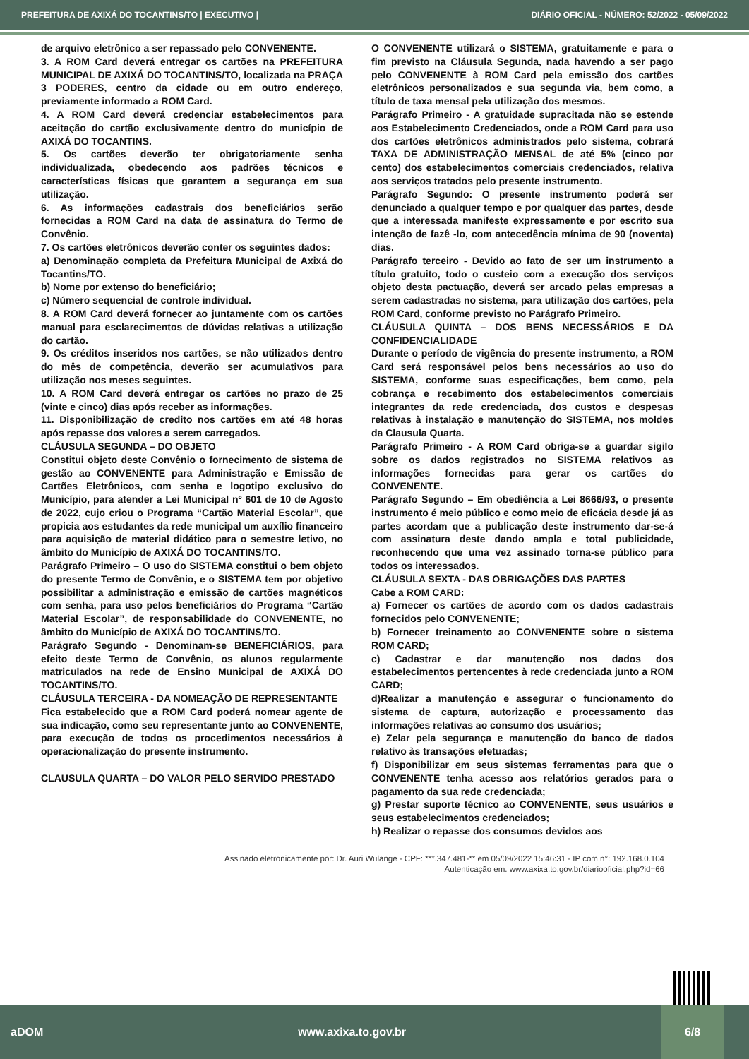PREFEITURA DE AXIXÁ DO TOCANTINS/TO | EXECUTIVO | DIÁRIO OFICIAL - NÚMERO: 52/2022 - 05/09/2022
de arquivo eletrônico a ser repassado pelo CONVENENTE.
3. A ROM Card deverá entregar os cartões na PREFEITURA MUNICIPAL DE AXIXÁ DO TOCANTINS/TO, localizada na PRAÇA 3 PODERES, centro da cidade ou em outro endereço, previamente informado a ROM Card.
4. A ROM Card deverá credenciar estabelecimentos para aceitação do cartão exclusivamente dentro do município de AXIXÁ DO TOCANTINS.
5. Os cartões deverão ter obrigatoriamente senha individualizada, obedecendo aos padrões técnicos e características físicas que garantem a segurança em sua utilização.
6. As informações cadastrais dos beneficiários serão fornecidas a ROM Card na data de assinatura do Termo de Convênio.
7. Os cartões eletrônicos deverão conter os seguintes dados:
a) Denominação completa da Prefeitura Municipal de Axixá do Tocantins/TO.
b) Nome por extenso do beneficiário;
c) Número sequencial de controle individual.
8. A ROM Card deverá fornecer ao juntamente com os cartões manual para esclarecimentos de dúvidas relativas a utilização do cartão.
9. Os créditos inseridos nos cartões, se não utilizados dentro do mês de competência, deverão ser acumulativos para utilização nos meses seguintes.
10. A ROM Card deverá entregar os cartões no prazo de 25 (vinte e cinco) dias após receber as informações.
11. Disponibilização de credito nos cartões em até 48 horas após repasse dos valores a serem carregados.
CLÁUSULA SEGUNDA – DO OBJETO
Constitui objeto deste Convênio o fornecimento de sistema de gestão ao CONVENENTE para Administração e Emissão de Cartões Eletrônicos, com senha e logotipo exclusivo do Município, para atender a Lei Municipal nº 601 de 10 de Agosto de 2022, cujo criou o Programa “Cartão Material Escolar”, que propicia aos estudantes da rede municipal um auxílio financeiro para aquisição de material didático para o semestre letivo, no âmbito do Município de AXIXÁ DO TOCANTINS/TO.
Parágrafo Primeiro – O uso do SISTEMA constitui o bem objeto do presente Termo de Convênio, e o SISTEMA tem por objetivo possibilitar a administração e emissão de cartões magnéticos com senha, para uso pelos beneficiários do Programa “Cartão Material Escolar”, de responsabilidade do CONVENENTE, no âmbito do Município de AXIXÁ DO TOCANTINS/TO.
Parágrafo Segundo - Denominam-se BENEFICIÁRIOS, para efeito deste Termo de Convênio, os alunos regularmente matriculados na rede de Ensino Municipal de AXIXÁ DO TOCANTINS/TO.
CLÁUSULA TERCEIRA - DA NOMEAÇÃO DE REPRESENTANTE
Fica estabelecido que a ROM Card poderá nomear agente de sua indicação, como seu representante junto ao CONVENENTE, para execução de todos os procedimentos necessários à operacionalização do presente instrumento.
CLAUSULA QUARTA – DO VALOR PELO SERVIDO PRESTADO
O CONVENENTE utilizará o SISTEMA, gratuitamente e para o fim previsto na Cláusula Segunda, nada havendo a ser pago pelo CONVENENTE à ROM Card pela emissão dos cartões eletrônicos personalizados e sua segunda via, bem como, a título de taxa mensal pela utilização dos mesmos.
Parágrafo Primeiro - A gratuidade supracitada não se estende aos Estabelecimento Credenciados, onde a ROM Card para uso dos cartões eletrônicos administrados pelo sistema, cobrará TAXA DE ADMINISTRAÇÃO MENSAL de até 5% (cinco por cento) dos estabelecimentos comerciais credenciados, relativa aos serviços tratados pelo presente instrumento.
Parágrafo Segundo: O presente instrumento poderá ser denunciado a qualquer tempo e por qualquer das partes, desde que a interessada manifeste expressamente e por escrito sua intenção de fazê -lo, com antecedência mínima de 90 (noventa) dias.
Parágrafo terceiro - Devido ao fato de ser um instrumento a título gratuito, todo o custeio com a execução dos serviços objeto desta pactuação, deverá ser arcado pelas empresas a serem cadastradas no sistema, para utilização dos cartões, pela ROM Card, conforme previsto no Parágrafo Primeiro.
CLÁUSULA QUINTA – DOS BENS NECESSÁRIOS E DA CONFIDENCIALIDADE
Durante o período de vigência do presente instrumento, a ROM Card será responsável pelos bens necessários ao uso do SISTEMA, conforme suas especificações, bem como, pela cobrança e recebimento dos estabelecimentos comerciais integrantes da rede credenciada, dos custos e despesas relativas à instalação e manutenção do SISTEMA, nos moldes da Clausula Quarta.
Parágrafo Primeiro - A ROM Card obriga-se a guardar sigilo sobre os dados registrados no SISTEMA relativos as informações fornecidas para gerar os cartões do CONVENENTE.
Parágrafo Segundo – Em obediência a Lei 8666/93, o presente instrumento é meio público e como meio de eficácia desde já as partes acordam que a publicação deste instrumento dar-se-á com assinatura deste dando ampla e total publicidade, reconhecendo que uma vez assinado torna-se público para todos os interessados.
CLÁUSULA SEXTA - DAS OBRIGAÇÕES DAS PARTES
Cabe a ROM CARD:
a) Fornecer os cartões de acordo com os dados cadastrais fornecidos pelo CONVENENTE;
b) Fornecer treinamento ao CONVENENTE sobre o sistema ROM CARD;
c) Cadastrar e dar manutenção nos dados dos estabelecimentos pertencentes à rede credenciada junto a ROM CARD;
d)Realizar a manutenção e assegurar o funcionamento do sistema de captura, autorização e processamento das informações relativas ao consumo dos usuários;
e) Zelar pela segurança e manutenção do banco de dados relativo às transações efetuadas;
f) Disponibilizar em seus sistemas ferramentas para que o CONVENENTE tenha acesso aos relatórios gerados para o pagamento da sua rede credenciada;
g) Prestar suporte técnico ao CONVENENTE, seus usuários e seus estabelecimentos credenciados;
h) Realizar o repasse dos consumos devidos aos
Assinado eletronicamente por: Dr. Auri Wulange - CPF: ***.347.481-** em 05/09/2022 15:46:31 - IP com n°: 192.168.0.104
Autenticação em: www.axixa.to.gov.br/diariooficial.php?id=66
aDOM www.axixa.to.gov.br 6/8